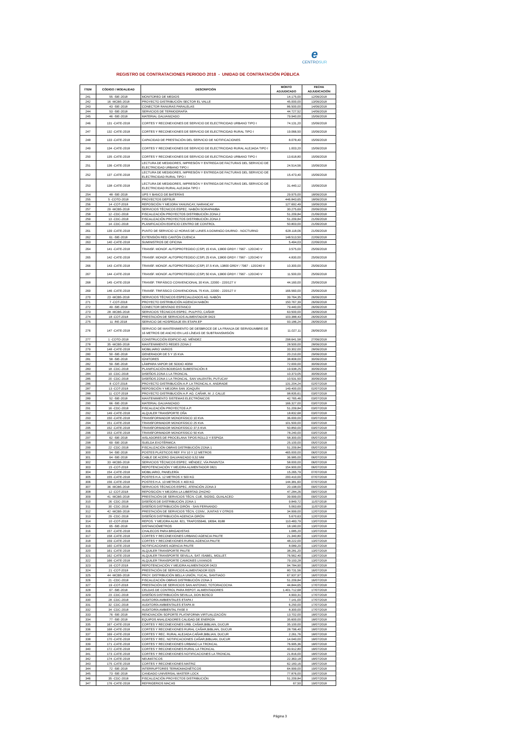e
CENTRO SUR
REGISTRO DE CONTRATACIONES PERIODO 2018 - UNIDAD DE CONTRATACIÓN PÚBLICA
| ÍTEM | CÓDIGO / MODALIDAD | DESCRIPCIÓN | MONTO ADJUDICADO | FECHA ADJUDICACIÓN |
| --- | --- | --- | --- | --- |
| 241 | 55 -SIE-2018 | MONITOREO DE MEDIOS | 14.175,00 | 12/06/2018 |
| 242 | 16 -MCBS-2018 | PROYECTO DISTRIBUCIÓN SECTOR EL VALLE | 45.000,00 | 13/06/2018 |
| 243 | 43 -SIE-2018 | CONECTOR RANURAS PARALELAS | 86.500,00 | 14/06/2018 |
| 244 | 53 -SIE-2018 | SERVICIOS DE TERMOGRAFÍA | 44.727,52 | 14/06/2018 |
| 245 | 46 -SIE-2018 | MATERIAL GALVANIZADO | 79.940,00 | 15/06/2018 |
| 246 | 131 -CATE-2018 | CORTES Y RECONEXIONES DE SERVICIO DE ELECTRICIDAD URBANO TIPO I | 74.131,20 | 15/06/2018 |
| 247 | 132 -CATE-2018 | CORTES Y RECONEXIONES DE SERVICIO DE ELECTRICIDAD RURAL TIPO I | 19.066,50 | 15/06/2018 |
| 248 | 133 -CATE-2018 | CAPACIDAD DE PRESTACIÓN DEL SERVICIO DE NOTIFICACIONES | 8.078,40 | 15/06/2018 |
| 249 | 134 -CATE-2018 | CORTES Y RECONEXIONES DE SERVICIO DE ELECTRICIDAD RURAL ALEJADA TIPO I | 1.003,20 | 15/06/2018 |
| 250 | 135 -CATE-2018 | CORTES Y RECONEXIONES DE SERVICIO DE ELECTRICIDAD URBANO TIPO I | 13.618,80 | 15/06/2018 |
| 251 | 136 -CATE-2018 | LECTURA DE MEDIDORES, IMPRESIÓN Y ENTREGA DE FACTURAS DEL SERVICIO DE ELECTRICIDAD URBANO TIPO I | 24.514,56 | 15/06/2018 |
| 252 | 137 -CATE-2018 | LECTURA DE MEDIDORES, IMPRESIÓN Y ENTREGA DE FACTURAS DEL SERVICIO DE ELECTRICIDAD RURAL TIPO I | 15.473,40 | 15/06/2018 |
| 253 | 138 -CATE-2018 | LECTURA DE MEDIDORES, IMPRESIÓN Y ENTREGA DE FACTURAS DEL SERVICIO DE ELECTRICIDAD RURAL ALEJADA TIPO I | 31.440,12 | 15/06/2018 |
| 254 | 48 -SIE-2018 | UPS Y BANCO DE BATERÍAS | 29.975,00 | 18/06/2018 |
| 255 | 5 -COTO-2018 | PROYECTOS DEPSUR | 446.843,65 | 18/06/2018 |
| 256 | 14 -COT-2018 | REPOSICIÓN Y MEJORA YANUNCAY, NARANCAY | 127.692,49 | 19/06/2018 |
| 257 | 29 -MCBS-2018 | SERVICIOS TÉCNICOS ESPEC. NABÓN SORAPAMBA | 30.275,69 | 20/06/2018 |
| 258 | 12 -CDC-2018 | FISCALIZACIÓN PROYECTOS DISTRIBUCIÓN ZONA 2 | 51.209,84 | 21/06/2018 |
| 259 | 13 -CDC-2018 | FISCALIZACIÓN PROYECTOS DISTRIBUCIÓN ZONA 3 | 51.209,84 | 21/06/2018 |
| 260 | 14 -CDC-2018 | PLANIFICACIÓN EDIFICIO CENTRO DE CONTROL | 50.803,00 | 21/06/2018 |
| 261 | 139 -CATE-2018 | PUNTO DE SERVICIO 12 HORAS DE LUNES A DOMINGO DIURNO - NOCTURNO | 628.118,06 | 21/06/2018 |
| 262 | 61 -SIE-2018 | EXTENSIÓN RED CANTÓN CUENCA | 148.513,50 | 22/06/2018 |
| 263 | 140 -CATE-2018 | SUMINISTROS DE OFICINA | 5.494,03 | 22/06/2018 |
| 264 | 141 -CATE-2018 | TRANSF. MONOF. AUTOPROTEGIDO (CSP) 15 KVA, 13800 GRDY / 7967 - 120/240 V | 3.575,00 | 25/06/2018 |
| 265 | 142 -CATE-2018 | TRANSF. MONOF. AUTOPROTEGIDO (CSP) 25 KVA, 13800 GRDY / 7967 - 120/240 V | 4.830,00 | 25/06/2018 |
| 266 | 143 -CATE-2018 | TRANSF. MONOF. AUTOPROTEGIDO (CSP) 37.5 KVA, 13800 GRDY / 7967 - 120/240 V | 10.300,00 | 25/06/2018 |
| 267 | 144 -CATE-2018 | TRANSF. MONOF. AUTOPROTEGIDO (CSP) 50 KVA, 13800 GRDY / 7967 - 120/240 V | 11.500,00 | 25/06/2018 |
| 268 | 145 -CATE-2018 | TRANSF. TRIFÁSICO CONVENCIONAL 30 KVA, 22000 - 220/127 V | 44.160,00 | 25/06/2018 |
| 269 | 146 -CATE-2018 | TRANSF. TRIFÁSICO CONVENCIONAL 75 KVA, 22000 - 220/127 V | 166.560,00 | 25/06/2018 |
| 270 | 23 -MCBS-2018 | SERVICIOS TÉCNICOS ESPECIALIZADOS AG. NABÓN | 39.764,35 | 26/06/2018 |
| 271 | 7 -COT-2018 | PROYECTO DISTRIBUCIÓN AGENCIA NABÓN | 150.767,39 | 26/06/2018 |
| 272 | 49 -SIE-2018 | CONECTOR DENTADO ESTANCO | 79.440,00 | 26/06/2018 |
| 273 | 28 -MCBS-2018 | SERVICIOS TÉCNICOS ESPEC. PULPITO, CAÑAR | 63.500,00 | 26/06/2018 |
| 274 | 18 -COT-2018 | PRESTACIÓN DE SERVICIOS ALIMENTADOR 0423 | 103.388,43 | 26/06/2018 |
| 275 | 11 -RE-2018 | SERVICIO DE HOSPEDAJE EN ETAPA EP | 93.186,24 | 26/06/2018 |
| 276 | 147 -CATE-2018 | SERVICIO DE MANTENIMIENTO DE DESBROCE DE LA FRANJA DE SERVIDUMBRE DE 16 METROS DE ANCHO EN LAS LÍNEAS DE SUBTRANSMISIÓN | 11.027,11 | 26/06/2018 |
| 277 | 1 -COTO-2018 | CONSTRUCCIÓN EDIFICIO AG. MÉNDEZ | 298.641,58 | 27/06/2018 |
| 278 | 35 -MCBS-2018 | MANTENIMIENTO REDES ZONA 2 | 28.500,00 | 28/06/2018 |
| 279 | 148 -CATE-2018 | MOBILIARIO VARIOS | 33.302,00 | 28/06/2018 |
| 280 | 50 -SIE-2018 | GENERADOR DE 5 Y 15 KVA | 20.210,00 | 29/06/2018 |
| 281 | 58 -SIE-2018 | IGNITORES | 38.808,00 | 30/06/2018 |
| 282 | 59 -SIE-2018 | LÁMPARA VAPOR DE SODIO 400W | 72.000,00 | 30/06/2018 |
| 283 | 18 -CDC-2018 | PLANIFICACIÓN BODEGAS SUBESTACIÓN 8 | 19.938,25 | 30/06/2018 |
| 284 | 19 -CDC-2018 | DISEÑOS ZONA 1 LA TRONCAL | 10.373,05 | 30/06/2018 |
| 285 | 20 -CDC-2018 | DISEÑOS ZONA 1 LA TRONCAL, SAN VALENTÍN, PUTUCAY | 10.531,50 | 30/06/2018 |
| 286 | 8 -COT-2018 | PROYECTO DISTRIBUCIÓN A.P. LA TRONCAL A. ANDRADE | 131.204,24 | 02/07/2018 |
| 287 | 13 -COT-2018 | REPOSICIÓN Y MEJORA SAN JOAQUÍN | 149.400,00 | 02/07/2018 |
| 288 | 11 -COT-2018 | PROYECTO DISTRIBUCIÓN A.P. AG. CAÑAR, M. J. CALLE | 98.835,61 | 03/07/2018 |
| 289 | 52 -SIE-2018 | MANTENIMIENTO SISTEMAS ELECTRÓNICOS | 42.765,46 | 03/07/2018 |
| 290 | 66 -SIE-2018 | MATERIAL GALVANIZADO | 166.327,00 | 03/07/2018 |
| 291 | 16 -CDC-2018 | FISCALIZACIÓN PROYECTOS A.P. | 51.209,84 | 03/07/2018 |
| 292 | 149 -CATE-2018 | ALQUILER TRANSPORTE OÑA | 18.832,68 | 03/07/2018 |
| 293 | 150 -CATE-2018 | TRANSFORMADOR MONOFÁSICO 10 KVA | 36.000,00 | 03/07/2018 |
| 294 | 151 -CATE-2018 | TRANSFORMADOR MONOFÁSICO 25 KVA | 101.500,00 | 03/07/2018 |
| 295 | 152 -CATE-2018 | TRANSFORMADOR MONOFÁSICO 37,5 KVA | 50.850,00 | 03/07/2018 |
| 296 | 153 -CATE-2018 | TRANSFORMADOR MONOFÁSICO 50 KVA | 78.240,00 | 03/07/2018 |
| 297 | 62 -SIE-2018 | AISLADORES DE PROCELANA TIPOS ROLLO Y ESPIGA | 58.300,00 | 05/07/2018 |
| 298 | 69 -SIE-2018 | SUELDA EXOTÉRMICA | 25.100,00 | 05/07/2018 |
| 299 | 22 -CDC-2018 | FISCALIZACIÓN OBRAS DISTRIBUCIÓN ZONA 1 | 51.209,84 | 05/07/2018 |
| 300 | 54 -SIE-2018 | POSTES PLÁSTICOS REF. F/V 10 Y 12 METROS | 465.000,00 | 06/07/2018 |
| 301 | 64 -SIE-2018 | CABLE DE ACERO GALVANIZADO 9,52 MM | 36.985,00 | 06/07/2018 |
| 302 | 33 -MCBS-2018 | SERVICIOS TÉCNICOS ESPEC. MÉNDEZ, VÍA PANINTZA | 58.000,00 | 06/07/2018 |
| 303 | 15 -COT-2018 | REPOTENCIACIÓN Y MEJORA ALIMENTADOR 0821 | 154.900,00 | 06/07/2018 |
| 304 | 154 -CATE-2018 | MOBILIARIO, PANELERÍA | 15.265,79 | 07/07/2018 |
| 305 | 155 -CATE-2018 | POSTES H.A. 12 METROS X 500 KG | 200.410,00 | 07/07/2018 |
| 306 | 156 -CATE-2018 | POSTES H.A. 10 METROS X 400 KG | 144.381,60 | 07/07/2018 |
| 307 | 36 -MCBS-2018 | SERVICIOS TÉCNICOS ESPEC. ATENCIÓN ZONA 3 | 20.198,00 | 09/07/2018 |
| 308 | 12 -COT-2018 | REPOSICIÓN Y MEJORA LA LIBERTAD ZHIZHO | 47.284,26 | 09/07/2018 |
| 309 | 41 -MCBS-2018 | PRESTACIÓN DE SERVICIOS TÉCN. CUE, SIGSIG, GUALACEO | 39.999,00 | 09/07/2018 |
| 310 | 26 -CDC-2018 | DISEÑOS DE DISTRIBUCIÓN ZONA 1 | 9.849,72 | 11/07/2018 |
| 311 | 30 -CDC-2018 | DISEÑOS DISTRIBUCIÓN GIRÓN - SAN FERNANDO | 5.063,69 | 11/07/2018 |
| 312 | 42 -MCBS-2018 | PRESTACIÓN DE SERVICIOS TÉCN. CONV., JUNTAS Y OTROS | 34.999,00 | 12/07/2018 |
| 313 | 29 -CDC-2018 | DISEÑOS DISTRIBUCIÓN AGENCIA GIRÓN | 5.670,63 | 12/07/2018 |
| 314 | 10 -COT-2018 | REPOS. Y MEJORA ALIM. 821, TRAFOS5646, 18094, 8188 | 110.483,79 | 13/07/2018 |
| 315 | 65 -SIE-2018 | DISTANCIÓMETROS | 18.180,00 | 13/07/2018 |
| 316 | 157 -CATE-2018 | CHALECOS PARA BRIGADISTAS | 1.085,20 | 13/07/2018 |
| 317 | 158 -CATE-2018 | CORTES Y RECONEXIONES URBANO AGENCIA PAUTE | 21.340,80 | 13/07/2018 |
| 318 | 159 -CATE-2018 | CORTES Y RECONEXIONES RURAL AGENCIA PAUTE | 48.222,00 | 13/07/2018 |
| 319 | 160 -CATE-2018 | NOTIFICACIONES AGENCIA PAUTE | 8.089,20 | 13/07/2018 |
| 320 | 161 -CATE-2018 | ALQUILER TRANSPORTE PAUTE | 38.281,20 | 13/07/2018 |
| 321 | 162 -CATE-2018 | ALQUILER TRANSPORTE SEVILLA, SAT. ISABEL, MOLLET. | 76.562,40 | 13/07/2018 |
| 322 | 166 -CATE-2018 | ALQUILER TRANSPORTE CAMIONES LIVIANOS | 79.193,28 | 13/07/2018 |
| 323 | 16 -COT-2018 | REPOTENCIACIÓN Y MEJORA ALIMENTADOR 0423 | 94.784,90 | 16/07/2018 |
| 324 | 21 -COT-2018 | PRESTACIÓN DE SERVICIOS ALIMENTADOR 0325 | 80.731,56 | 16/07/2018 |
| 325 | 44 -MCBS-2018 | PROY. DISTRIBUCIÓN BELLA UNIÓN, YUCAL, SANTIAGO | 67.937,97 | 16/07/2018 |
| 326 | 21 -CDC-2018 | FISCALIZACIÓN OBRAS DISTRIBUCIÓN ZONA 3 | 51.209,84 | 16/07/2018 |
| 327 | 19 -COT-2018 | PRESTACIÓN DE SERVICIOS SAN ANTONIO, TOTORACOCHA | 44.844,65 | 17/07/2018 |
| 328 | 67 -SIE-2018 | CELDAS DE CONTROL PARA REPOT. ALIMENTADORES | 1.401.712,68 | 17/07/2018 |
| 329 | 23 -CDC-2018 | DISEÑOS DISTRIBUCIÓN SEVILLA, DON BOSCO | 4.993,31 | 17/07/2018 |
| 330 | 28 -CDC-2018 | AUDITORÍA AMBIENTALES ETAPA I | 7.141,00 | 17/07/2018 |
| 331 | 32 -CDC-2018 | AUDITORÍA AMBIENTALES ETAPA III | 6.250,00 | 17/07/2018 |
| 332 | 34 -CDC-2018 | AUDITORÍA AMBIENTAL FASE II | 8.300,00 | 17/07/2018 |
| 333 | 76 -SIE-2018 | RENOVACIÓN SOPORTE PLATAFORMA VIRTUALIZACIÓN | 13.702,00 | 18/07/2018 |
| 334 | 77 -SIE-2018 | EQUIPOS ANALIZADORES CALIDAD DE ENERGÍA | 35.600,00 | 18/07/2018 |
| 335 | 167 -CATE-2018 | CORTES Y RECONEXIONES URB. CAÑAR,BIBLIAN, DUCUR | 35.100,00 | 18/07/2018 |
| 336 | 168 -CATE-2018 | CORTES Y RECONEXIONES RURAL CAÑAR,BIBLIAN, DUCUR | 28.796,40 | 18/07/2018 |
| 337 | 169 -CATE-2018 | CORTES Y REC. RURAL ALEJADA CAÑAR,BIBLIAN, DUCUR | 2.261,76 | 18/07/2018 |
| 338 | 170 -CATE-2018 | CORTES Y REC. NOTIFICACIONES CAÑAR,BIBLIAN, DUCUR | 14.040,00 | 18/07/2018 |
| 339 | 171 -CATE-2018 | CORTES Y RECONEXIONES URBANO LA TRONCAL | 76.995,36 | 18/07/2018 |
| 340 | 172 -CATE-2018 | CORTES Y RECONEXIONES RURAL LA TRONCAL | 43.912,80 | 18/07/2018 |
| 341 | 173 -CATE-2018 | CORTES Y RECONEXIONES NOTIFICACIONES LA TRONCAL | 21.816,00 | 18/07/2018 |
| 342 | 174 -CATE-2018 | NEUMÁTICOS | 22.363,18 | 18/07/2018 |
| 343 | 175 -CATE-2018 | CORTES Y RECONEXIONES MATRIZ | 62.183,16 | 18/07/2018 |
| 344 | 72 -SIE-2018 | INTERRUPTORES TERMOMAGNÉTICOS | 64.999,00 | 19/07/2018 |
| 345 | 73 -SIE-2018 | CANDADO UNIVERSAL MASTER LOCK | 77.876,00 | 19/07/2018 |
| 346 | 35 -CDC-2018 | FISCALIZACIÓN PROYECTOS DISTRIBUCIÓN | 51.209,84 | 19/07/2018 |
| 347 | 176 -CATE-2018 | REFRIGERIOS MACAS | 67,50 | 19/07/2018 |
Página 3